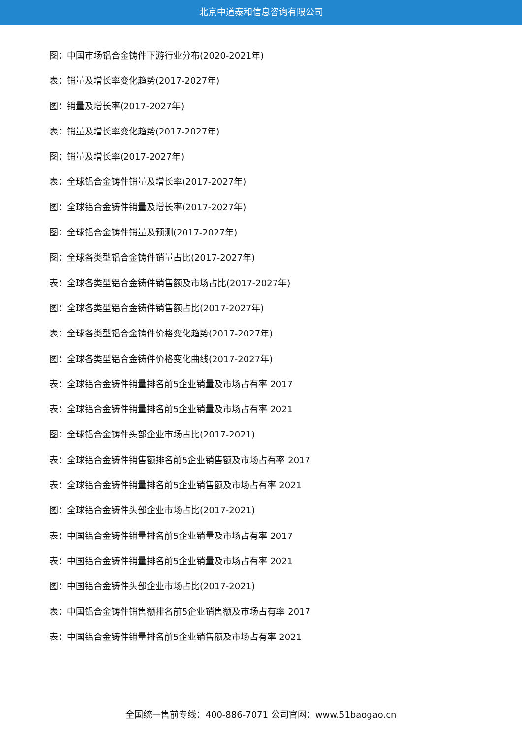北京中道泰和信息咨询有限公司
图：中国市场铝合金铸件下游行业分布(2020-2021年)
表：销量及增长率变化趋势(2017-2027年)
图：销量及增长率(2017-2027年)
表：销量及增长率变化趋势(2017-2027年)
图：销量及增长率(2017-2027年)
表：全球铝合金铸件销量及增长率(2017-2027年)
图：全球铝合金铸件销量及增长率(2017-2027年)
图：全球铝合金铸件销量及预测(2017-2027年)
图：全球各类型铝合金铸件销量占比(2017-2027年)
表：全球各类型铝合金铸件销售额及市场占比(2017-2027年)
图：全球各类型铝合金铸件销售额占比(2017-2027年)
表：全球各类型铝合金铸件价格变化趋势(2017-2027年)
图：全球各类型铝合金铸件价格变化曲线(2017-2027年)
表：全球铝合金铸件销量排名前5企业销量及市场占有率 2017
表：全球铝合金铸件销量排名前5企业销量及市场占有率 2021
图：全球铝合金铸件头部企业市场占比(2017-2021)
表：全球铝合金铸件销售额排名前5企业销售额及市场占有率 2017
表：全球铝合金铸件销量排名前5企业销售额及市场占有率 2021
图：全球铝合金铸件头部企业市场占比(2017-2021)
表：中国铝合金铸件销量排名前5企业销量及市场占有率 2017
表：中国铝合金铸件销量排名前5企业销量及市场占有率 2021
图：中国铝合金铸件头部企业市场占比(2017-2021)
表：中国铝合金铸件销售额排名前5企业销售额及市场占有率 2017
表：中国铝合金铸件销量排名前5企业销售额及市场占有率 2021
全国统一售前专线：400-886-7071 公司官网：www.51baogao.cn